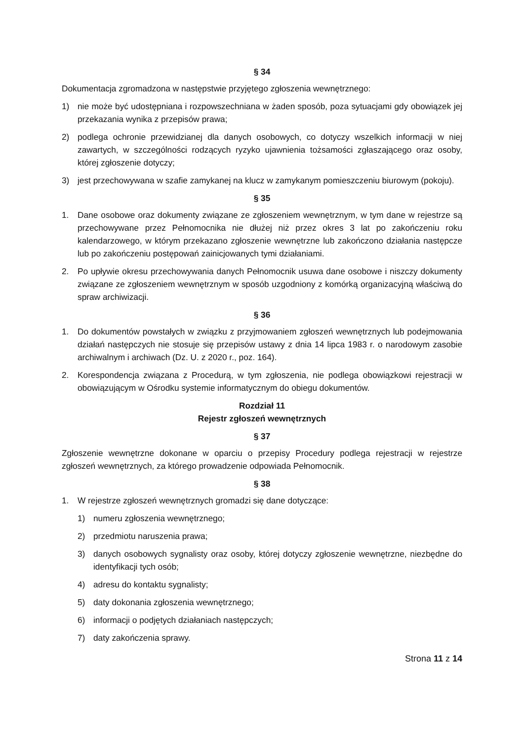§ 34
Dokumentacja zgromadzona w następstwie przyjętego zgłoszenia wewnętrznego:
1) nie może być udostępniana i rozpowszechniana w żaden sposób, poza sytuacjami gdy obowiązek jej przekazania wynika z przepisów prawa;
2) podlega ochronie przewidzianej dla danych osobowych, co dotyczy wszelkich informacji w niej zawartych, w szczególności rodzących ryzyko ujawnienia tożsamości zgłaszającego oraz osoby, której zgłoszenie dotyczy;
3) jest przechowywana w szafie zamykanej na klucz w zamykanym pomieszczeniu biurowym (pokoju).
§ 35
1. Dane osobowe oraz dokumenty związane ze zgłoszeniem wewnętrznym, w tym dane w rejestrze są przechowywane przez Pełnomocnika nie dłużej niż przez okres 3 lat po zakończeniu roku kalendarzowego, w którym przekazano zgłoszenie wewnętrzne lub zakończono działania następcze lub po zakończeniu postępowań zainicjowanych tymi działaniami.
2. Po upływie okresu przechowywania danych Pełnomocnik usuwa dane osobowe i niszczy dokumenty związane ze zgłoszeniem wewnętrznym w sposób uzgodniony z komórką organizacyjną właściwą do spraw archiwizacji.
§ 36
1. Do dokumentów powstałych w związku z przyjmowaniem zgłoszeń wewnętrznych lub podejmowania działań następczych nie stosuje się przepisów ustawy z dnia 14 lipca 1983 r. o narodowym zasobie archiwalnym i archiwach (Dz. U. z 2020 r., poz. 164).
2. Korespondencja związana z Procedurą, w tym zgłoszenia, nie podlega obowiązkowi rejestracji w obowiązującym w Ośrodku systemie informatycznym do obiegu dokumentów.
Rozdział 11
Rejestr zgłoszeń wewnętrznych
§ 37
Zgłoszenie wewnętrzne dokonane w oparciu o przepisy Procedury podlega rejestracji w rejestrze zgłoszeń wewnętrznych, za którego prowadzenie odpowiada Pełnomocnik.
§ 38
1. W rejestrze zgłoszeń wewnętrznych gromadzi się dane dotyczące:
1) numeru zgłoszenia wewnętrznego;
2) przedmiotu naruszenia prawa;
3) danych osobowych sygnalisty oraz osoby, której dotyczy zgłoszenie wewnętrzne, niezbędne do identyfikacji tych osób;
4) adresu do kontaktu sygnalisty;
5) daty dokonania zgłoszenia wewnętrznego;
6) informacji o podjętych działaniach następczych;
7) daty zakończenia sprawy.
Strona 11 z 14